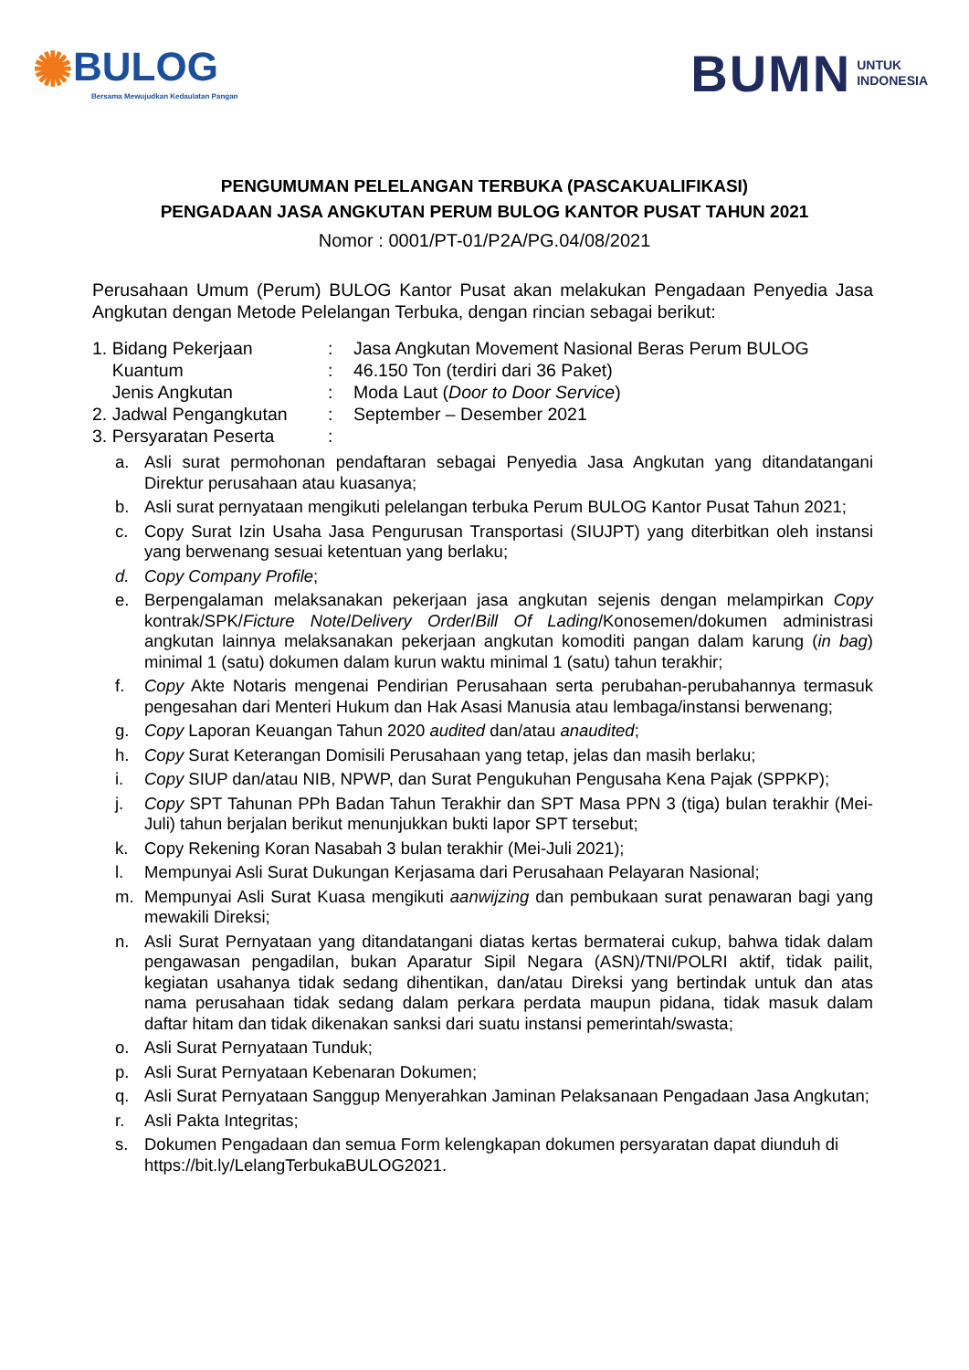✺BULOG
Bersama Mewujudkan Kedaulatan Pangan
BUMN UNTUK
INDONESIA
PENGUMUMAN PELELANGAN TERBUKA (PASCAKUALIFIKASI)
PENGADAAN JASA ANGKUTAN PERUM BULOG KANTOR PUSAT TAHUN 2021
Nomor : 0001/PT-01/P2A/PG.04/08/2021
Perusahaan Umum (Perum) BULOG Kantor Pusat akan melakukan Pengadaan Penyedia Jasa Angkutan dengan Metode Pelelangan Terbuka, dengan rincian sebagai berikut:
1. Bidang Pekerjaan : Jasa Angkutan Movement Nasional Beras Perum BULOG
Kuantum : 46.150 Ton (terdiri dari 36 Paket)
Jenis Angkutan : Moda Laut (Door to Door Service)
2. Jadwal Pengangkutan : September – Desember 2021
3. Persyaratan Peserta :
a. Asli surat permohonan pendaftaran sebagai Penyedia Jasa Angkutan yang ditandatangani Direktur perusahaan atau kuasanya;
b. Asli surat pernyataan mengikuti pelelangan terbuka Perum BULOG Kantor Pusat Tahun 2021;
c. Copy Surat Izin Usaha Jasa Pengurusan Transportasi (SIUJPT) yang diterbitkan oleh instansi yang berwenang sesuai ketentuan yang berlaku;
d. Copy Company Profile;
e. Berpengalaman melaksanakan pekerjaan jasa angkutan sejenis dengan melampirkan Copy kontrak/SPK/Ficture Note/Delivery Order/Bill Of Lading/Konosemen/dokumen administrasi angkutan lainnya melaksanakan pekerjaan angkutan komoditi pangan dalam karung (in bag) minimal 1 (satu) dokumen dalam kurun waktu minimal 1 (satu) tahun terakhir;
f. Copy Akte Notaris mengenai Pendirian Perusahaan serta perubahan-perubahannya termasuk pengesahan dari Menteri Hukum dan Hak Asasi Manusia atau lembaga/instansi berwenang;
g. Copy Laporan Keuangan Tahun 2020 audited dan/atau anaudited;
h. Copy Surat Keterangan Domisili Perusahaan yang tetap, jelas dan masih berlaku;
i. Copy SIUP dan/atau NIB, NPWP, dan Surat Pengukuhan Pengusaha Kena Pajak (SPPKP);
j. Copy SPT Tahunan PPh Badan Tahun Terakhir dan SPT Masa PPN 3 (tiga) bulan terakhir (Mei-Juli) tahun berjalan berikut menunjukkan bukti lapor SPT tersebut;
k. Copy Rekening Koran Nasabah 3 bulan terakhir (Mei-Juli 2021);
l. Mempunyai Asli Surat Dukungan Kerjasama dari Perusahaan Pelayaran Nasional;
m. Mempunyai Asli Surat Kuasa mengikuti aanwijzing dan pembukaan surat penawaran bagi yang mewakili Direksi;
n. Asli Surat Pernyataan yang ditandatangani diatas kertas bermaterai cukup, bahwa tidak dalam pengawasan pengadilan, bukan Aparatur Sipil Negara (ASN)/TNI/POLRI aktif, tidak pailit, kegiatan usahanya tidak sedang dihentikan, dan/atau Direksi yang bertindak untuk dan atas nama perusahaan tidak sedang dalam perkara perdata maupun pidana, tidak masuk dalam daftar hitam dan tidak dikenakan sanksi dari suatu instansi pemerintah/swasta;
o. Asli Surat Pernyataan Tunduk;
p. Asli Surat Pernyataan Kebenaran Dokumen;
q. Asli Surat Pernyataan Sanggup Menyerahkan Jaminan Pelaksanaan Pengadaan Jasa Angkutan;
r. Asli Pakta Integritas;
s. Dokumen Pengadaan dan semua Form kelengkapan dokumen persyaratan dapat diunduh di https://bit.ly/LelangTerbukaBULOG2021.